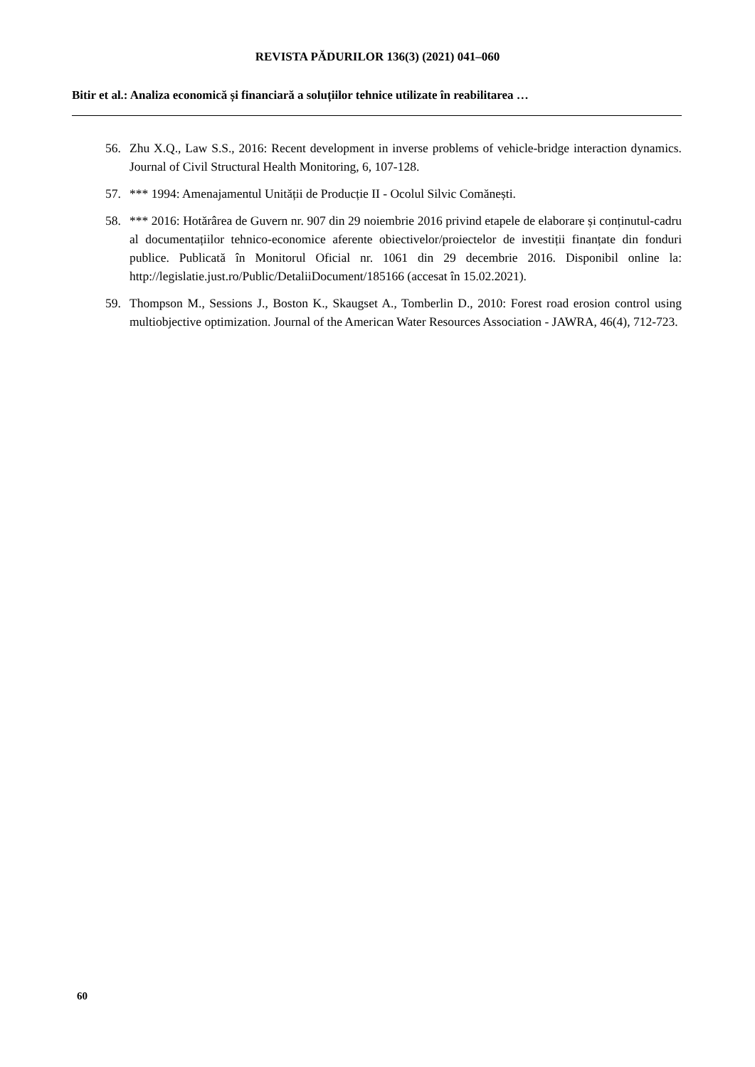REVISTA PĂDURILOR 136(3) (2021) 041–060
Bitir et al.: Analiza economică și financiară a soluțiilor tehnice utilizate în reabilitarea …
56. Zhu X.Q., Law S.S., 2016: Recent development in inverse problems of vehicle-bridge interaction dynamics. Journal of Civil Structural Health Monitoring, 6, 107-128.
57. *** 1994: Amenajamentul Unității de Producție II - Ocolul Silvic Comănești.
58. *** 2016: Hotărârea de Guvern nr. 907 din 29 noiembrie 2016 privind etapele de elaborare și conținutul-cadru al documentațiilor tehnico-economice aferente obiectivelor/proiectelor de investiții finanțate din fonduri publice. Publicată în Monitorul Oficial nr. 1061 din 29 decembrie 2016. Disponibil online la: http://legislatie.just.ro/Public/DetaliiDocument/185166 (accesat în 15.02.2021).
59. Thompson M., Sessions J., Boston K., Skaugset A., Tomberlin D., 2010: Forest road erosion control using multiobjective optimization. Journal of the American Water Resources Association - JAWRA, 46(4), 712-723.
60